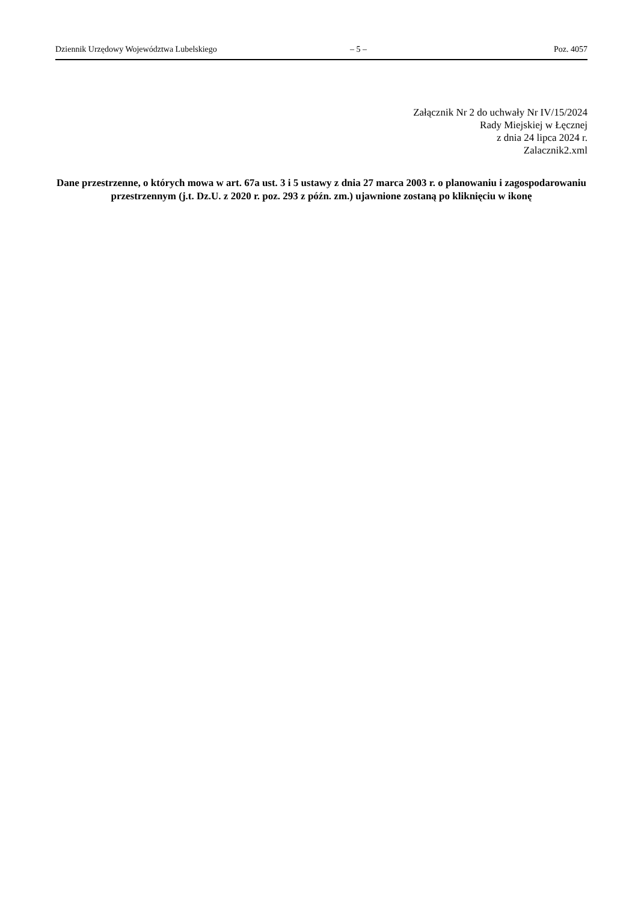Dziennik Urzędowy Województwa Lubelskiego – 5 – Poz. 4057
Załącznik Nr 2 do uchwały Nr IV/15/2024
Rady Miejskiej w Łęcznej
z dnia 24 lipca 2024 r.
Zalacznik2.xml
Dane przestrzenne, o których mowa w art. 67a ust. 3 i 5 ustawy z dnia 27 marca 2003 r. o planowaniu i zagospodarowaniu przestrzennym (j.t. Dz.U. z 2020 r. poz. 293 z późn. zm.) ujawnione zostaną po kliknięciu w ikonę